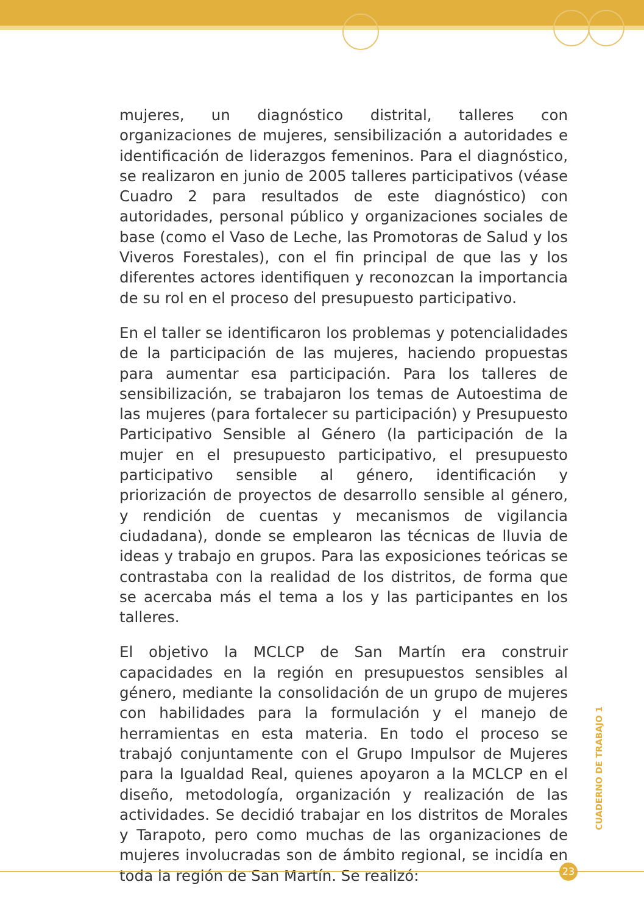mujeres, un diagnóstico distrital, talleres con organizaciones de mujeres, sensibilización a autoridades e identificación de liderazgos femeninos. Para el diagnóstico, se realizaron en junio de 2005 talleres participativos (véase Cuadro 2 para resultados de este diagnóstico) con autoridades, personal público y organizaciones sociales de base (como el Vaso de Leche, las Promotoras de Salud y los Viveros Forestales), con el fin principal de que las y los diferentes actores identifiquen y reconozcan la importancia de su rol en el proceso del presupuesto participativo.
En el taller se identificaron los problemas y potencialidades de la participación de las mujeres, haciendo propuestas para aumentar esa participación. Para los talleres de sensibilización, se trabajaron los temas de Autoestima de las mujeres (para fortalecer su participación) y Presupuesto Participativo Sensible al Género (la participación de la mujer en el presupuesto participativo, el presupuesto participativo sensible al género, identificación y priorización de proyectos de desarrollo sensible al género, y rendición de cuentas y mecanismos de vigilancia ciudadana), donde se emplearon las técnicas de lluvia de ideas y trabajo en grupos. Para las exposiciones teóricas se contrastaba con la realidad de los distritos, de forma que se acercaba más el tema a los y las participantes en los talleres.
El objetivo la MCLCP de San Martín era construir capacidades en la región en presupuestos sensibles al género, mediante la consolidación de un grupo de mujeres con habilidades para la formulación y el manejo de herramientas en esta materia. En todo el proceso se trabajó conjuntamente con el Grupo Impulsor de Mujeres para la Igualdad Real, quienes apoyaron a la MCLCP en el diseño, metodología, organización y realización de las actividades. Se decidió trabajar en los distritos de Morales y Tarapoto, pero como muchas de las organizaciones de mujeres involucradas son de ámbito regional, se incidía en toda la región de San Martín. Se realizó:
CUADERNO DE TRABAJO 1
23